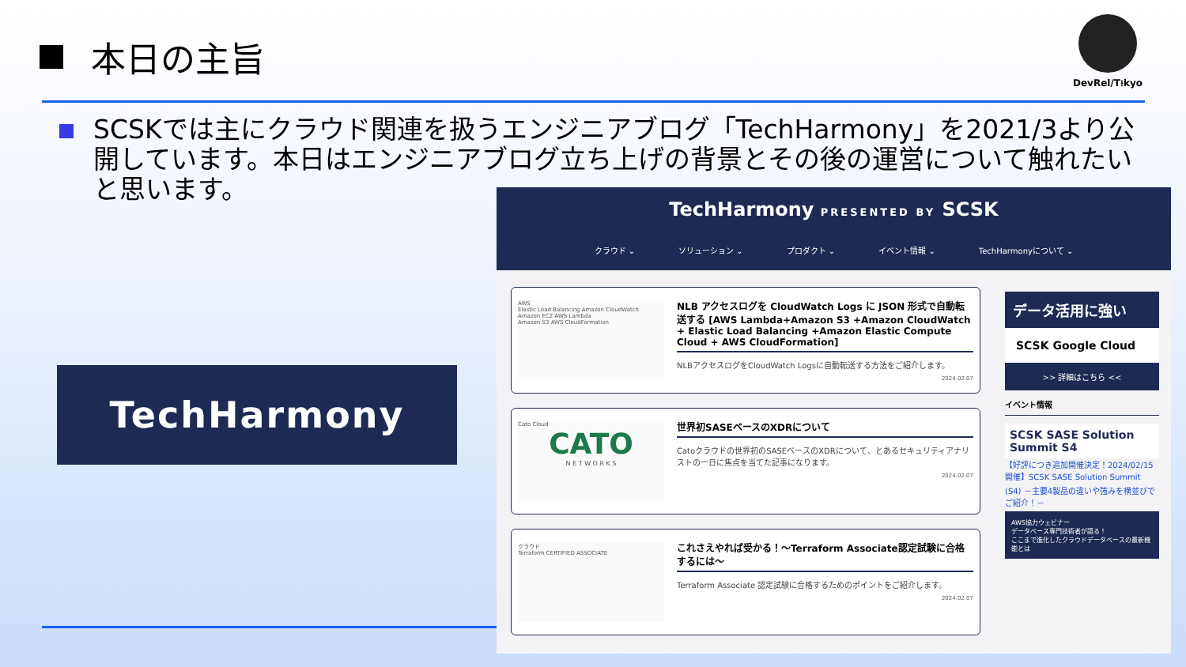本日の主旨
DevRel/T⍿kyo
SCSKでは主にクラウド関連を扱うエンジニアブログ「TechHarmony」を2021/3より公開しています。本日はエンジニアブログ立ち上げの背景とその後の運営について触れたいと思います。
TechHarmony
TechHarmony PRESENTED BY SCSK
クラウド ⌄ ソリューション ⌄ プロダクト ⌄ イベント情報 ⌄ TechHarmonyについて ⌄
AWS
Elastic Load Balancing Amazon CloudWatch
Amazon EC2 AWS Lambda
Amazon S3 AWS CloudFormation
NLB アクセスログを CloudWatch Logs に JSON 形式で自動転送する [AWS Lambda+Amazon S3 +Amazon CloudWatch + Elastic Load Balancing +Amazon Elastic Compute Cloud + AWS CloudFormation]
NLBアクセスログをCloudWatch Logsに自動転送する方法をご紹介します。
2024.02.07
Cato Cloud
CATO
N E T W O R K S
世界初SASEベースのXDRについて
Catoクラウドの世界初のSASEベースのXDRについて、とあるセキュリティアナリストの一日に焦点を当てた記事になります。
2024.02.07
クラウド
Terraform CERTIFIED ASSOCIATE
これさえやれば受かる！～Terraform Associate認定試験に合格するには～
Terraform Associate 認定試験に合格するためのポイントをご紹介します。
2024.02.07
データ活用に強い
SCSK Google Cloud
>> 詳細はこちら <<
イベント情報
SCSK SASE Solution Summit S4
【好評につき追加開催決定！2024/02/15開催】SCSK SASE Solution Summit (S4) －主要4製品の違いや強みを横並びでご紹介！－
AWS協力ウェビナー
データベース専門技術者が語る！
ここまで進化したクラウドデータベースの最新機能とは